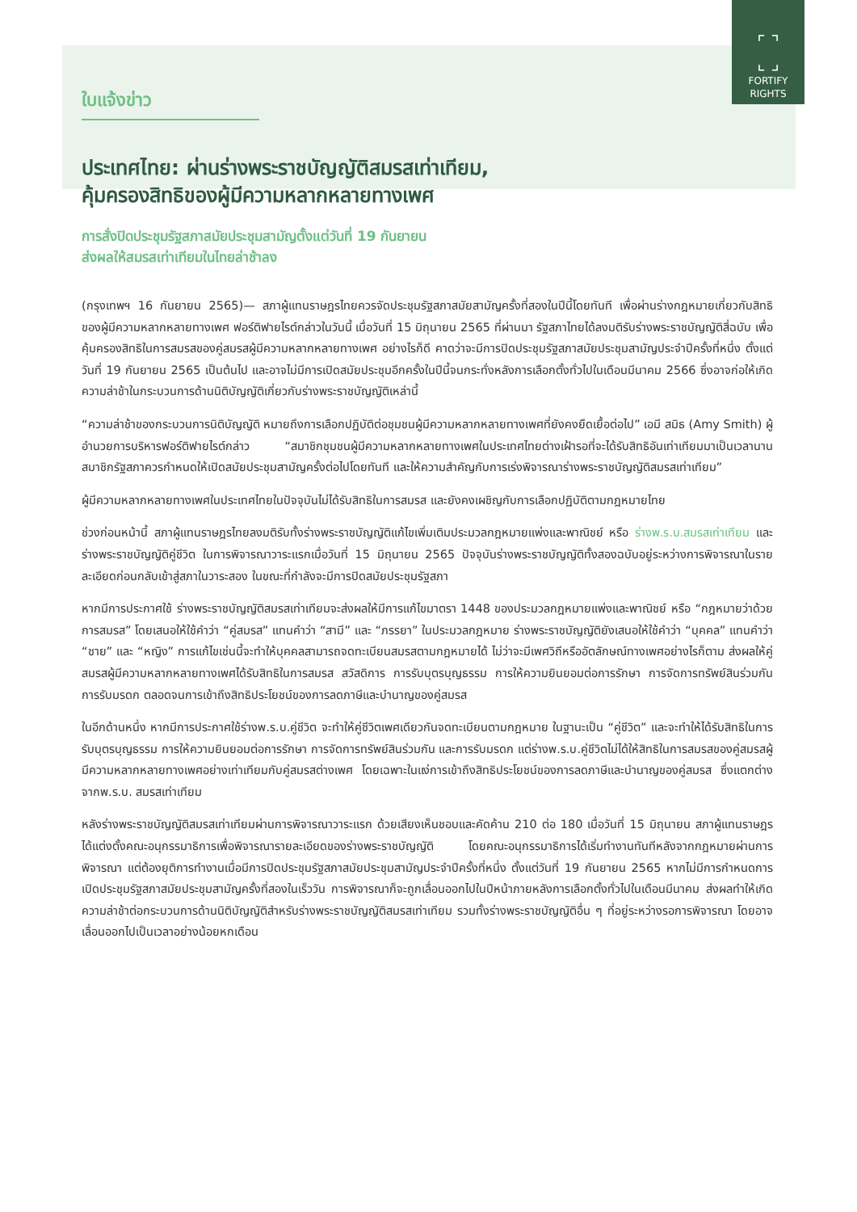⌜ ⌝
⌞ ⌟
FORTIFY
RIGHTS
ใบแจ้งข่าว
ประเทศไทย: ผ่านร่างพระราชบัญญัติสมรสเท่าเทียม,
คุ้มครองสิทธิของผู้มีความหลากหลายทางเพศ
การสั่งปิดประชุมรัฐสภาสมัยประชุมสามัญตั้งแต่วันที่ 19 กันยายน
ส่งผลให้สมรสเท่าเทียมในไทยล่าช้าลง
(กรุงเทพฯ 16 กันยายน 2565)— สภาผู้แทนราษฎรไทยควรจัดประชุมรัฐสภาสมัยสามัญครั้งที่สองในปีนี้โดยทันที เพื่อผ่านร่างกฎหมายเกี่ยวกับสิทธิของผู้มีความหลากหลายทางเพศ ฟอร์ติฟายไรต์กล่าวในวันนี้ เมื่อวันที่ 15 มิถุนายน 2565 ที่ผ่านมา รัฐสภาไทยได้ลงมติรับร่างพระราชบัญญัติสี่ฉบับ เพื่อคุ้มครองสิทธิในการสมรสของคู่สมรสผู้มีความหลากหลายทางเพศ อย่างไรก็ดี คาดว่าจะมีการปิดประชุมรัฐสภาสมัยประชุมสามัญประจำปีครั้งที่หนึ่ง ตั้งแต่วันที่ 19 กันยายน 2565 เป็นต้นไป และอาจไม่มีการเปิดสมัยประชุมอีกครั้งในปีนี้จนกระทั่งหลังการเลือกตั้งทั่วไปในเดือนมีนาคม 2566 ซึ่งอาจก่อให้เกิดความล่าช้าในกระบวนการด้านนิติบัญญัติเกี่ยวกับร่างพระราชบัญญัติเหล่านี้
“ความล่าช้าของกระบวนการนิติบัญญัติ หมายถึงการเลือกปฏิบัติต่อชุมชนผู้มีความหลากหลายทางเพศที่ยังคงยืดเยื้อต่อไป” เอมี สมิธ (Amy Smith) ผู้อำนวยการบริหารฟอร์ติฟายไรต์กล่าว “สมาชิกชุมชนผู้มีความหลากหลายทางเพศในประเทศไทยต่างเฝ้ารอที่จะได้รับสิทธิอันเท่าเทียมมาเป็นเวลานาน สมาชิกรัฐสภาควรกำหนดให้เปิดสมัยประชุมสามัญครั้งต่อไปโดยทันที และให้ความสำคัญกับการเร่งพิจารณาร่างพระราชบัญญัติสมรสเท่าเทียม”
ผู้มีความหลากหลายทางเพศในประเทศไทยในปัจจุบันไม่ได้รับสิทธิในการสมรส และยังคงเผชิญกับการเลือกปฏิบัติตามกฎหมายไทย
ช่วงก่อนหน้านี้ สภาผู้แทนราษฎรไทยลงมติรับทั้งร่างพระราชบัญญัติแก้ไขเพิ่มเติมประมวลกฎหมายแพ่งและพาณิชย์ หรือ ร่างพ.ร.บ.สมรสเท่าเทียม และร่างพระราชบัญญัติคู่ชีวิต ในการพิจารณาวาระแรกเมื่อวันที่ 15 มิถุนายน 2565 ปัจจุบันร่างพระราชบัญญัติทั้งสองฉบับอยู่ระหว่างการพิจารณาในรายละเอียดก่อนกลับเข้าสู่สภาในวาระสอง ในขณะที่กำลังจะมีการปิดสมัยประชุมรัฐสภา
หากมีการประกาศใช้ ร่างพระราชบัญญัติสมรสเท่าเทียมจะส่งผลให้มีการแก้ไขมาตรา 1448 ของประมวลกฎหมายแพ่งและพาณิชย์ หรือ “กฎหมายว่าด้วยการสมรส” โดยเสนอให้ใช้คำว่า “คู่สมรส” แทนคำว่า “สามี” และ “ภรรยา” ในประมวลกฎหมาย ร่างพระราชบัญญัติยังเสนอให้ใช้คำว่า “บุคคล” แทนคำว่า “ชาย” และ “หญิง” การแก้ไขเช่นนี้จะทำให้บุคคลสามารถจดทะเบียนสมรสตามกฎหมายได้ ไม่ว่าจะมีเพศวิถีหรืออัตลักษณ์ทางเพศอย่างไรก็ตาม ส่งผลให้คู่สมรสผู้มีความหลากหลายทางเพศได้รับสิทธิในการสมรส สวัสดิการ การรับบุตรบุญธรรม การให้ความยินยอมต่อการรักษา การจัดการทรัพย์สินร่วมกัน การรับมรดก ตลอดจนการเข้าถึงสิทธิประโยชน์ของการลดภาษีและบำนาญของคู่สมรส
ในอีกด้านหนึ่ง หากมีการประกาศใช้ร่างพ.ร.บ.คู่ชีวิต จะทำให้คู่ชีวิตเพศเดียวกันจดทะเบียนตามกฎหมาย ในฐานะเป็น “คู่ชีวิต” และจะทำให้ได้รับสิทธิในการรับบุตรบุญธรรม การให้ความยินยอมต่อการรักษา การจัดการทรัพย์สินร่วมกัน และการรับมรดก แต่ร่างพ.ร.บ.คู่ชีวิตไม่ได้ให้สิทธิในการสมรสของคู่สมรสผู้มีความหลากหลายทางเพศอย่างเท่าเทียมกับคู่สมรสต่างเพศ โดยเฉพาะในแง่การเข้าถึงสิทธิประโยชน์ของการลดภาษีและบำนาญของคู่สมรส ซึ่งแตกต่างจากพ.ร.บ. สมรสเท่าเทียม
หลังร่างพระราชบัญญัติสมรสเท่าเทียมผ่านการพิจารณาวาระแรก ด้วยเสียงเห็นชอบและคัดค้าน 210 ต่อ 180 เมื่อวันที่ 15 มิถุนายน สภาผู้แทนราษฎรได้แต่งตั้งคณะอนุกรรมาธิการเพื่อพิจารณารายละเอียดของร่างพระราชบัญญัติ โดยคณะอนุกรรมาธิการได้เริ่มทำงานทันทีหลังจากกฎหมายผ่านการพิจารณา แต่ต้องยุติการทำงานเมื่อมีการปิดประชุมรัฐสภาสมัยประชุมสามัญประจำปีครั้งที่หนึ่ง ตั้งแต่วันที่ 19 กันยายน 2565 หากไม่มีการกำหนดการเปิดประชุมรัฐสภาสมัยประชุมสามัญครั้งที่สองในเร็ววัน การพิจารณาก็จะถูกเลื่อนออกไปในปีหน้าภายหลังการเลือกตั้งทั่วไปในเดือนมีนาคม ส่งผลทำให้เกิดความล่าช้าต่อกระบวนการด้านนิติบัญญัติสำหรับร่างพระราชบัญญัติสมรสเท่าเทียม รวมทั้งร่างพระราชบัญญัติอื่น ๆ ที่อยู่ระหว่างรอการพิจารณา โดยอาจเลื่อนออกไปเป็นเวลาอย่างน้อยหกเดือน